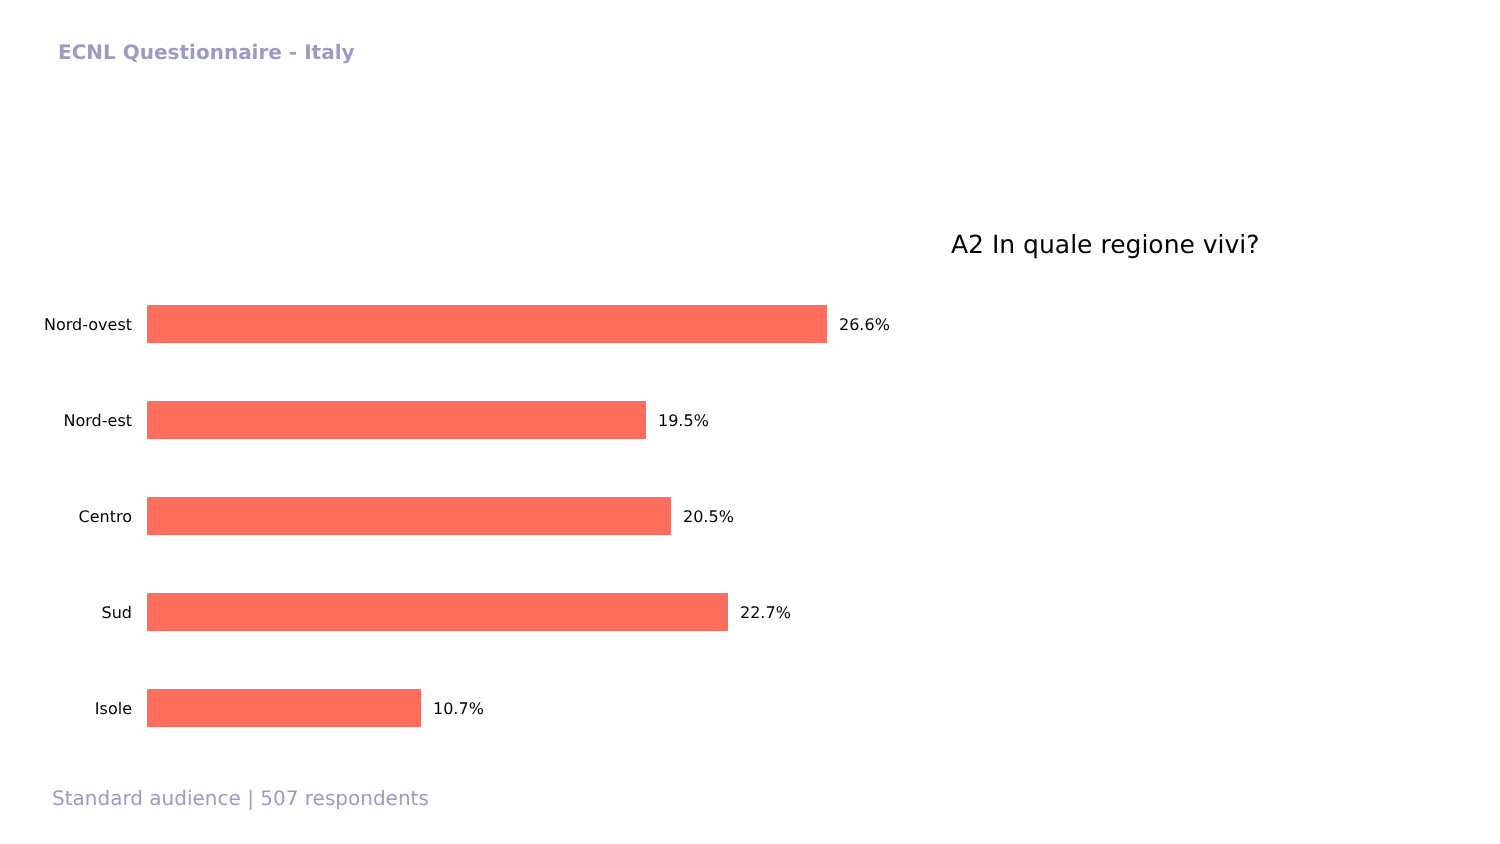ECNL Questionnaire - Italy
A2 In quale regione vivi?
Nord-ovest 26.6%
Nord-est 19.5%
Centro 20.5%
Sud 22.7%
Isole 10.7%
Standard audience | 507 respondents